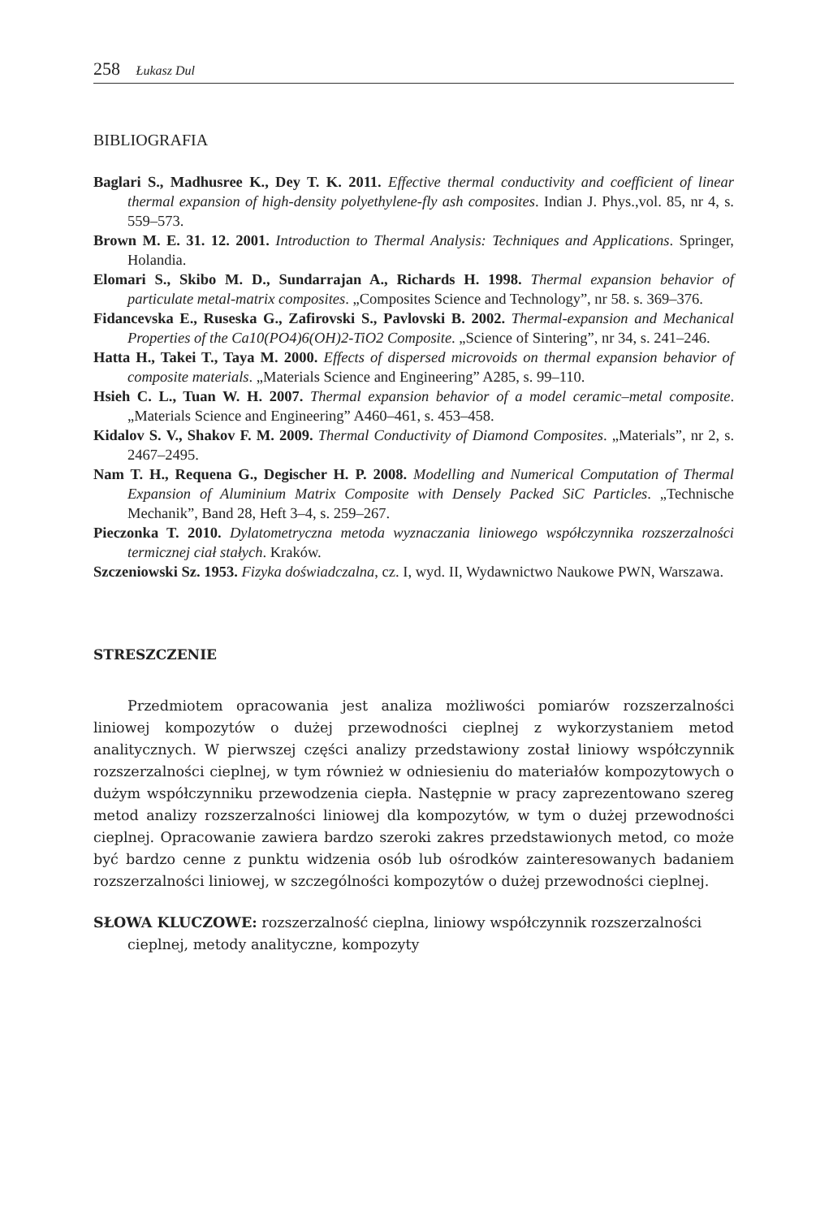258 Łukasz Dul
BIBLIOGRAFIA
Baglari S., Madhusree K., Dey T. K. 2011. Effective thermal conductivity and coefficient of linear thermal expansion of high-density polyethylene-fly ash composites. Indian J. Phys.,vol. 85, nr 4, s. 559–573.
Brown M. E. 31. 12. 2001. Introduction to Thermal Analysis: Techniques and Applications. Springer, Holandia.
Elomari S., Skibo M. D., Sundarrajan A., Richards H. 1998. Thermal expansion behavior of particulate metal-matrix composites. „Composites Science and Technology”, nr 58. s. 369–376.
Fidancevska E., Ruseska G., Zafirovski S., Pavlovski B. 2002. Thermal-expansion and Mechanical Properties of the Ca10(PO4)6(OH)2-TiO2 Composite. „Science of Sintering”, nr 34, s. 241–246.
Hatta H., Takei T., Taya M. 2000. Effects of dispersed microvoids on thermal expansion behavior of composite materials. „Materials Science and Engineering” A285, s. 99–110.
Hsieh C. L., Tuan W. H. 2007. Thermal expansion behavior of a model ceramic–metal composite. „Materials Science and Engineering” A460–461, s. 453–458.
Kidalov S. V., Shakov F. M. 2009. Thermal Conductivity of Diamond Composites. „Materials”, nr 2, s. 2467–2495.
Nam T. H., Requena G., Degischer H. P. 2008. Modelling and Numerical Computation of Thermal Expansion of Aluminium Matrix Composite with Densely Packed SiC Particles. „Technische Mechanik”, Band 28, Heft 3–4, s. 259–267.
Pieczonka T. 2010. Dylatometryczna metoda wyznaczania liniowego współczynnika rozszerzalności termicznej ciał stałych. Kraków.
Szczeniowski Sz. 1953. Fizyka doświadczalna, cz. I, wyd. II, Wydawnictwo Naukowe PWN, Warszawa.
STRESZCZENIE
Przedmiotem opracowania jest analiza możliwości pomiarów rozszerzalności liniowej kompozytów o dużej przewodności cieplnej z wykorzystaniem metod analitycznych. W pierwszej części analizy przedstawiony został liniowy współczynnik rozszerzalności cieplnej, w tym również w odniesieniu do materiałów kompozytowych o dużym współczynniku przewodzenia ciepła. Następnie w pracy zaprezentowano szereg metod analizy rozszerzalności liniowej dla kompozytów, w tym o dużej przewodności cieplnej. Opracowanie zawiera bardzo szeroki zakres przedstawionych metod, co może być bardzo cenne z punktu widzenia osób lub ośrodków zainteresowanych badaniem rozszerzalności liniowej, w szczególności kompozytów o dużej przewodności cieplnej.
SŁOWA KLUCZOWE: rozszerzalność cieplna, liniowy współczynnik rozszerzalności cieplnej, metody analityczne, kompozyty